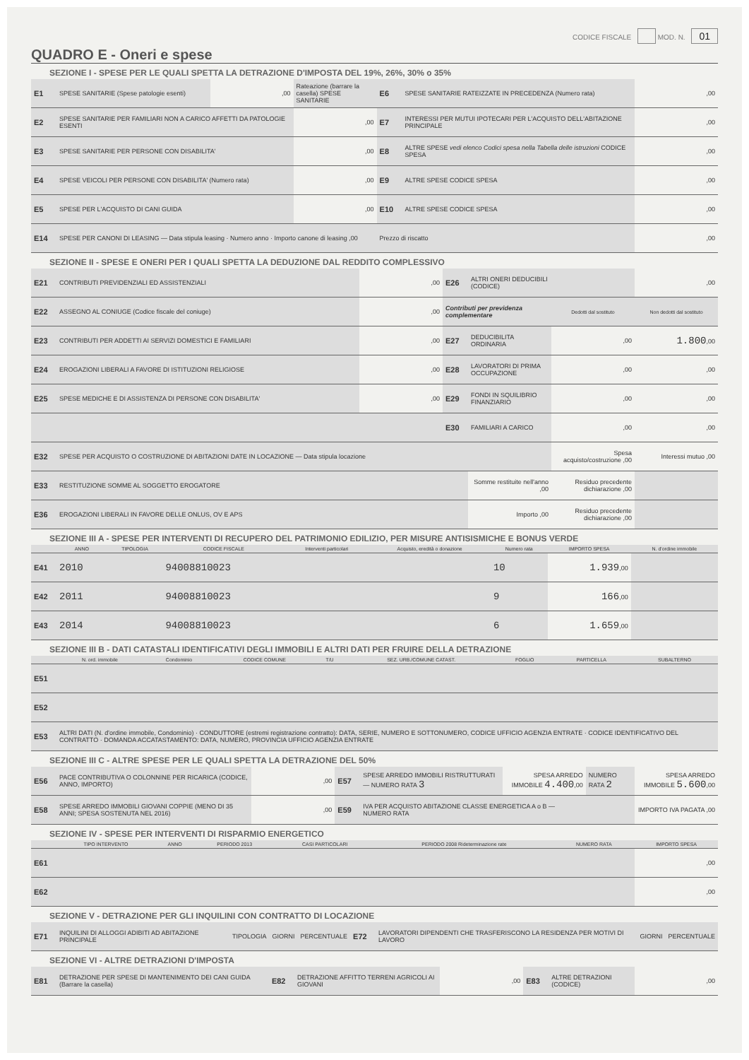CODICE FISCALE MOD. N. 01
QUADRO E - Oneri e spese
SEZIONE I - SPESE PER LE QUALI SPETTA LA DETRAZIONE D'IMPOSTA DEL 19%, 26%, 30% o 35%
| E1 | SPESE SANITARIE (Spese patologie esenti) | ,00 | Rateazione (barrare la casella) SPESE SANITARIE | E6 | SPESE SANITARIE RATEIZZATE IN PRECEDENZA (Numero rata) | ,00 |
| E2 | SPESE SANITARIE PER FAMILIARI NON A CARICO AFFETTI DA PATOLOGIE ESENTI | | ,00 | E7 | INTERESSI PER MUTUI IPOTECARI PER L'ACQUISTO DELL'ABITAZIONE PRINCIPALE | ,00 |
| E3 | SPESE SANITARIE PER PERSONE CON DISABILITA' | | ,00 | E8 | ALTRE SPESE vedi elenco Codici spesa nella Tabella delle istruzioni CODICE SPESA | ,00 |
| E4 | SPESE VEICOLI PER PERSONE CON DISABILITA' (Numero rata) | | ,00 | E9 | ALTRE SPESE CODICE SPESA | ,00 |
| E5 | SPESE PER L'ACQUISTO DI CANI GUIDA | | ,00 | E10 | ALTRE SPESE CODICE SPESA | ,00 |
| E14 | SPESE PER CANONI DI LEASING — Data stipula leasing · Numero anno · Importo canone di leasing ,00 | | | Prezzo di riscatto | | ,00 |
SEZIONE II - SPESE E ONERI PER I QUALI SPETTA LA DEDUZIONE DAL REDDITO COMPLESSIVO
| E21 | CONTRIBUTI PREVIDENZIALI ED ASSISTENZIALI | ,00 | E26 | ALTRI ONERI DEDUCIBILI (CODICE) | | ,00 |
| E22 | ASSEGNO AL CONIUGE (Codice fiscale del coniuge) | ,00 | Contributi per previdenza complementare | | Dedotti dal sostituto | Non dedotti dal sostituto |
| E23 | CONTRIBUTI PER ADDETTI AI SERVIZI DOMESTICI E FAMILIARI | ,00 | E27 | DEDUCIBILITA ORDINARIA | ,00 | 1.800 ,00 |
| E24 | EROGAZIONI LIBERALI A FAVORE DI ISTITUZIONI RELIGIOSE | ,00 | E28 | LAVORATORI DI PRIMA OCCUPAZIONE | ,00 | ,00 |
| E25 | SPESE MEDICHE E DI ASSISTENZA DI PERSONE CON DISABILITA' | ,00 | E29 | FONDI IN SQUILIBRIO FINANZIARIO | ,00 | ,00 |
| | | | E30 | FAMILIARI A CARICO | ,00 | ,00 |
| E32 | SPESE PER ACQUISTO O COSTRUZIONE DI ABITAZIONI DATE IN LOCAZIONE — Data stipula locazione | | | | Spesa acquisto/costruzione ,00 | Interessi mutuo ,00 |
| E33 | RESTITUZIONE SOMME AL SOGGETTO EROGATORE | | | Somme restituite nell'anno ,00 | Residuo precedente dichiarazione ,00 | |
| E36 | EROGAZIONI LIBERALI IN FAVORE DELLE ONLUS, OV E APS | | | Importo ,00 | Residuo precedente dichiarazione ,00 | |
SEZIONE III A - SPESE PER INTERVENTI DI RECUPERO DEL PATRIMONIO EDILIZIO, PER MISURE ANTISISMICHE E BONUS VERDE
| | ANNO | TIPOLOGIA | CODICE FISCALE | Interventi particolari | Acquisto, eredità o donazione | Numero rata | IMPORTO SPESA | N. d'ordine immobile |
| --- | --- | --- | --- | --- | --- | --- | --- | --- |
| E41 | 2010 | | 94008810023 | | | 10 | 1.939 ,00 | |
| E42 | 2011 | | 94008810023 | | | 9 | 166 ,00 | |
| E43 | 2014 | | 94008810023 | | | 6 | 1.659 ,00 | |
SEZIONE III B - DATI CATASTALI IDENTIFICATIVI DEGLI IMMOBILI E ALTRI DATI PER FRUIRE DELLA DETRAZIONE
| | N. ord. immobile | Condominio | CODICE COMUNE | T/U | SEZ. URB./COMUNE CATAST. | FOGLIO | PARTICELLA | SUBALTERNO |
| --- | --- | --- | --- | --- | --- | --- | --- | --- |
| E51 | | | | | | | | |
| E52 | | | | | | | | |
| E53 | ALTRI DATI (N. d'ordine immobile, Condominio) · CONDUTTORE (estremi registrazione contratto): DATA, SERIE, NUMERO E SOTTONUMERO, CODICE UFFICIO AGENZIA ENTRATE · CODICE IDENTIFICATIVO DEL CONTRATTO · DOMANDA ACCATASTAMENTO: DATA, NUMERO, PROVINCIA UFFICIO AGENZIA ENTRATE | | | | | | | |
SEZIONE III C - ALTRE SPESE PER LE QUALI SPETTA LA DETRAZIONE DEL 50%
| E56 | PACE CONTRIBUTIVA O COLONNINE PER RICARICA (CODICE, ANNO, IMPORTO) | ,00 | E57 | SPESE ARREDO IMMOBILI RISTRUTTURATI — NUMERO RATA 3 | SPESA ARREDO IMMOBILE 4.400 ,00 | NUMERO RATA 2 | SPESA ARREDO IMMOBILE 5.600 ,00 |
| E58 | SPESE ARREDO IMMOBILI GIOVANI COPPIE (MENO DI 35 ANNI; SPESA SOSTENUTA NEL 2016) | ,00 | E59 | IVA PER ACQUISTO ABITAZIONE CLASSE ENERGETICA A o B — NUMERO RATA | | | IMPORTO IVA PAGATA ,00 |
SEZIONE IV - SPESE PER INTERVENTI DI RISPARMIO ENERGETICO
| | TIPO INTERVENTO | ANNO | PERIODO 2013 | CASI PARTICOLARI | PERIODO 2008 Rideterminazione rate | NUMERO RATA | IMPORTO SPESA |
| --- | --- | --- | --- | --- | --- | --- | --- |
| E61 | | | | | | | ,00 |
| E62 | | | | | | | ,00 |
SEZIONE V - DETRAZIONE PER GLI INQUILINI CON CONTRATTO DI LOCAZIONE
| E71 | INQUILINI DI ALLOGGI ADIBITI AD ABITAZIONE PRINCIPALE | TIPOLOGIA | GIORNI | PERCENTUALE | E72 | LAVORATORI DIPENDENTI CHE TRASFERISCONO LA RESIDENZA PER MOTIVI DI LAVORO | GIORNI | PERCENTUALE |
SEZIONE VI - ALTRE DETRAZIONI D'IMPOSTA
| E81 | DETRAZIONE PER SPESE DI MANTENIMENTO DEI CANI GUIDA (Barrare la casella) | E82 | DETRAZIONE AFFITTO TERRENI AGRICOLI AI GIOVANI | ,00 | E83 | ALTRE DETRAZIONI (CODICE) | ,00 |